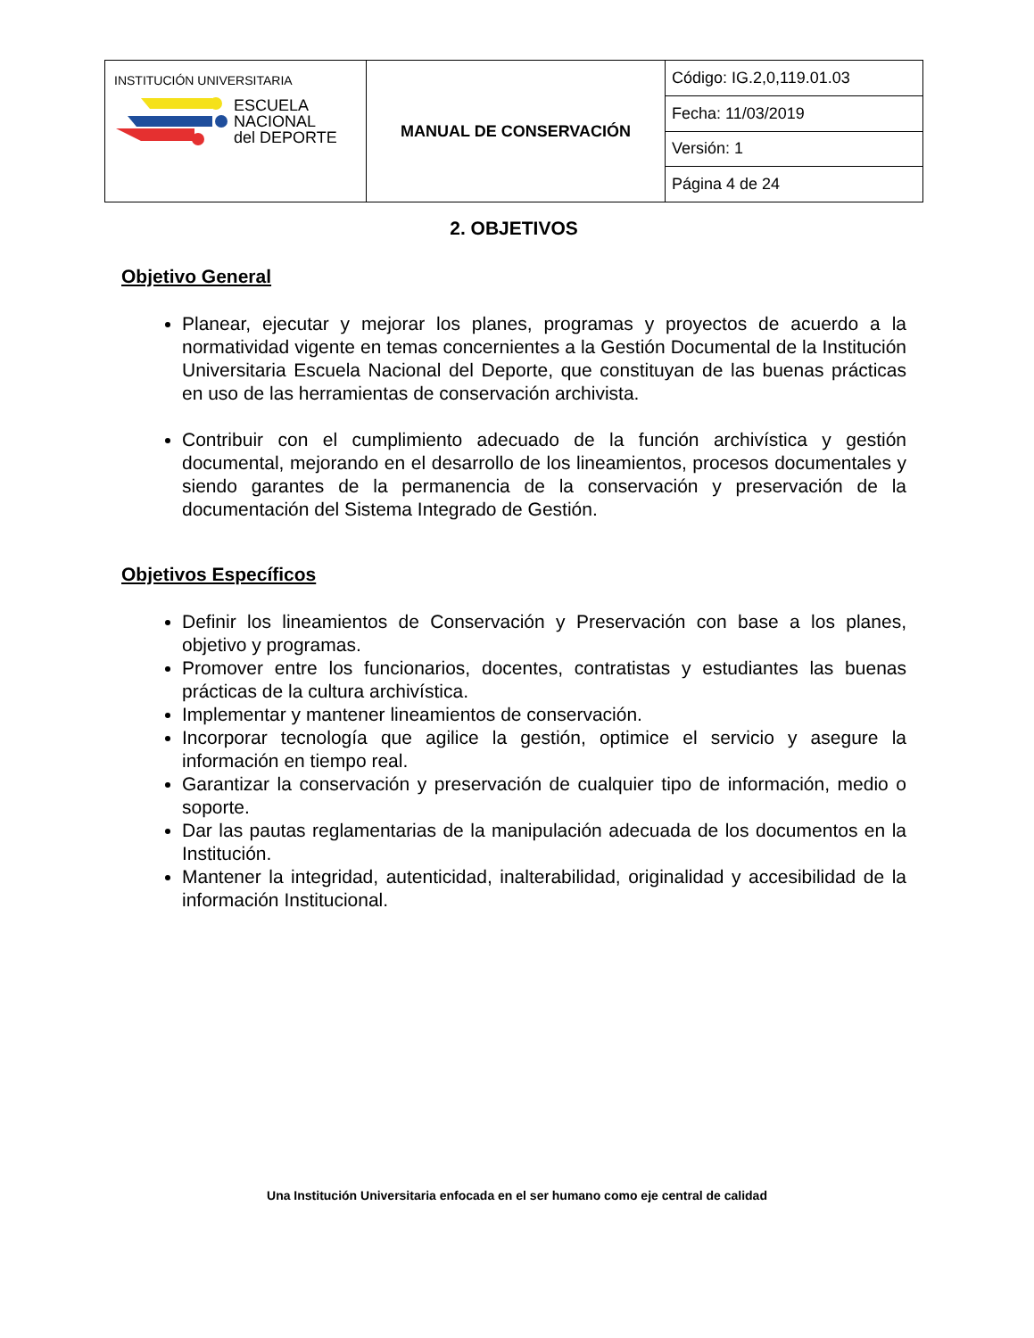| INSTITUCIÓN UNIVERSITARIA ESCUELA NACIONAL del DEPORTE | MANUAL DE CONSERVACIÓN | Código: IG.2,0,119.01.03 |
| | | Fecha: 11/03/2019 |
| | | Versión: 1 |
| | | Página 4 de 24 |
2. OBJETIVOS
Objetivo General
Planear, ejecutar y mejorar los planes, programas y proyectos de acuerdo a la normatividad vigente en temas concernientes a la Gestión Documental de la Institución Universitaria Escuela Nacional del Deporte, que constituyan de las buenas prácticas en uso de las herramientas de conservación archivista.
Contribuir con el cumplimiento adecuado de la función archivística y gestión documental, mejorando en el desarrollo de los lineamientos, procesos documentales y siendo garantes de la permanencia de la conservación y preservación de la documentación del Sistema Integrado de Gestión.
Objetivos Específicos
Definir los lineamientos de Conservación y Preservación con base a los planes, objetivo y programas.
Promover entre los funcionarios, docentes, contratistas y estudiantes las buenas prácticas de la cultura archivística.
Implementar y mantener lineamientos de conservación.
Incorporar tecnología que agilice la gestión, optimice el servicio y asegure la información en tiempo real.
Garantizar la conservación y preservación de cualquier tipo de información, medio o soporte.
Dar las pautas reglamentarias de la manipulación adecuada de los documentos en la Institución.
Mantener la integridad, autenticidad, inalterabilidad, originalidad y accesibilidad de la información Institucional.
Una Institución Universitaria enfocada en el ser humano como eje central de calidad